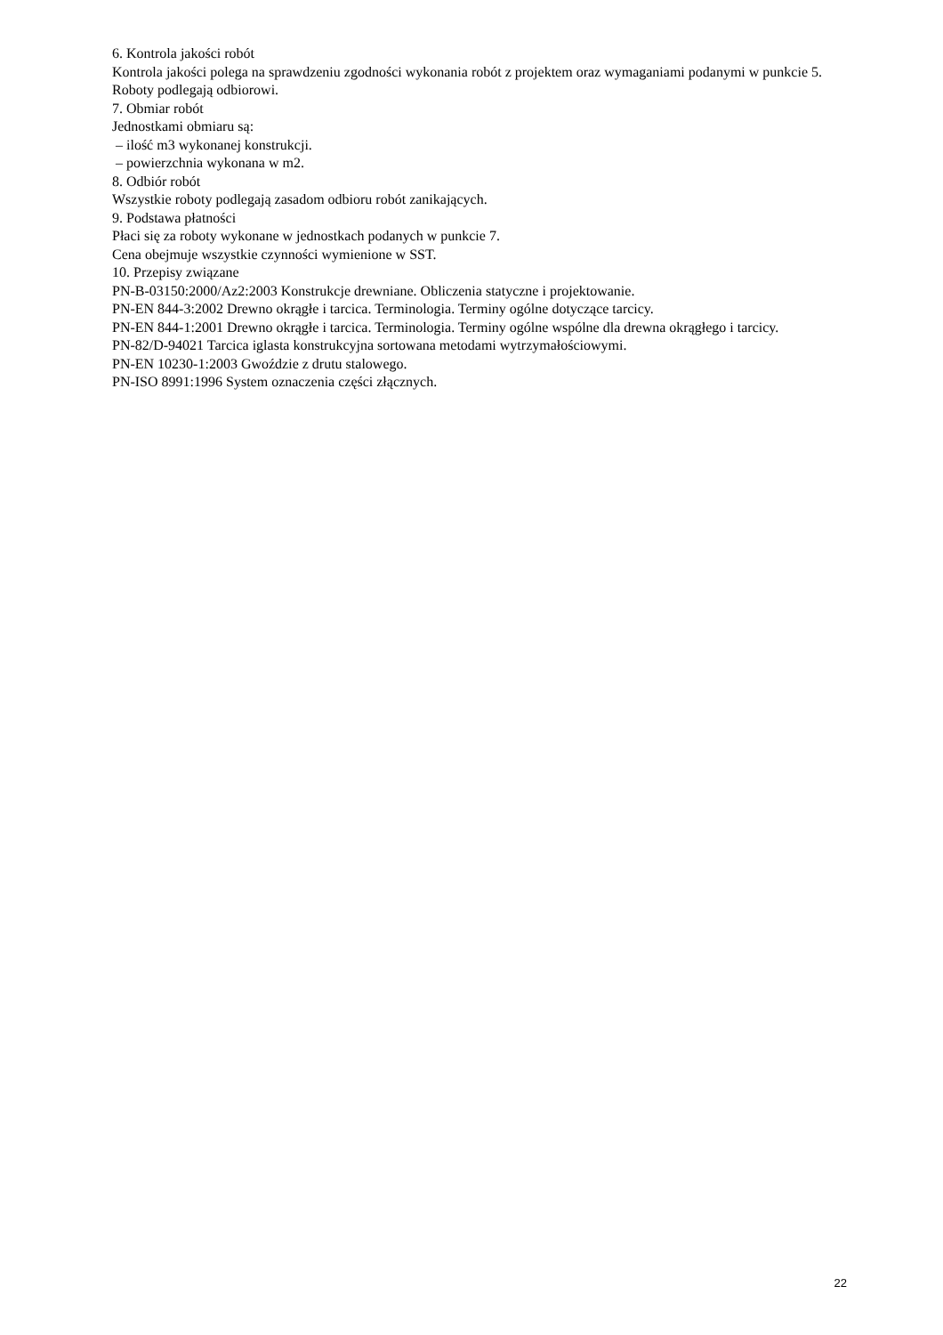6. Kontrola jakości robót
Kontrola jakości polega na sprawdzeniu zgodności wykonania robót z projektem oraz wymaganiami podanymi w punkcie 5.
Roboty podlegają odbiorowi.
7. Obmiar robót
Jednostkami obmiaru są:
– ilość m3 wykonanej konstrukcji.
– powierzchnia wykonana w m2.
8. Odbiór robót
Wszystkie roboty podlegają zasadom odbioru robót zanikających.
9. Podstawa płatności
Płaci się za roboty wykonane w jednostkach podanych w punkcie 7.
Cena obejmuje wszystkie czynności wymienione w SST.
10. Przepisy związane
PN-B-03150:2000/Az2:2003 Konstrukcje drewniane. Obliczenia statyczne i projektowanie.
PN-EN 844-3:2002 Drewno okrągłe i tarcica. Terminologia. Terminy ogólne dotyczące tarcicy.
PN-EN 844-1:2001 Drewno okrągłe i tarcica. Terminologia. Terminy ogólne wspólne dla drewna okrągłego i tarcicy.
PN-82/D-94021 Tarcica iglasta konstrukcyjna sortowana metodami wytrzymałościowymi.
PN-EN 10230-1:2003 Gwoździe z drutu stalowego.
PN-ISO 8991:1996 System oznaczenia części złącznych.
22